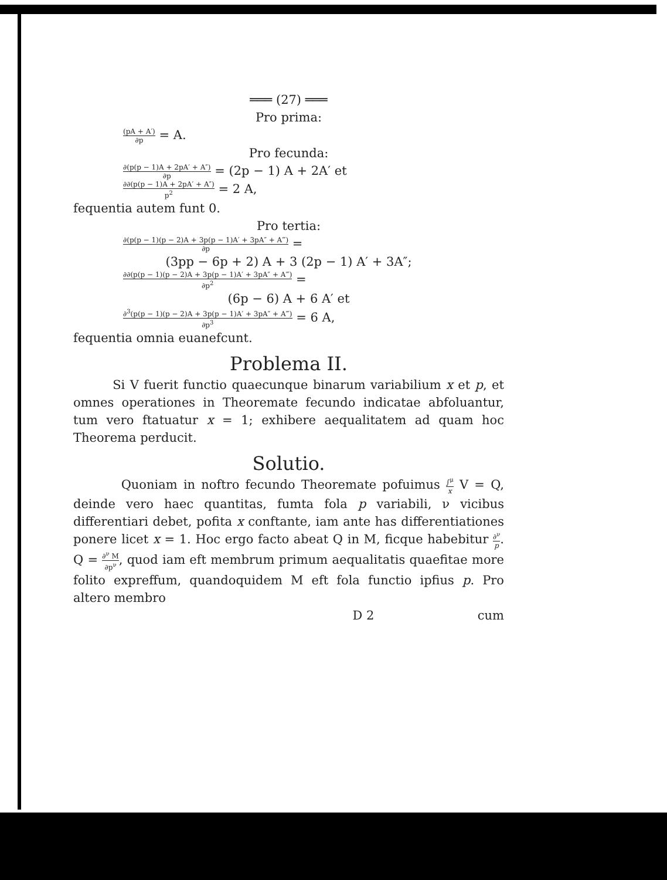═══ (27) ═══
Pro prima:
(pA + A′) ∂p = A.
Pro fecunda:
∂(p(p − 1)A + 2pA′ + A″) ∂p = (2p − 1) A + 2A′ et
∂∂(p(p − 1)A + 2pA′ + A″) p<sup>2</sup> = 2 A,
fequentia autem funt 0.
Pro tertia:
∂(p(p − 1)(p − 2)A + 3p(p − 1)A′ + 3pA″ + A‴) ∂p =
(3pp − 6p + 2) A + 3 (2p − 1) A′ + 3A″;
∂∂(p(p − 1)(p − 2)A + 3p(p − 1)A′ + 3pA″ + A‴) ∂p<sup>2</sup> =
(6p − 6) A + 6 A′ et
∂<sup>3</sup>(p(p − 1)(p − 2)A + 3p(p − 1)A′ + 3pA″ + A‴) ∂p<sup>3</sup> = 6 A,
fequentia omnia euanefcunt.
Problema II.
Si V fuerit functio quaecunque binarum variabilium x et p, et omnes operationes in Theoremate fecundo indicatae abfoluantur, tum vero ftatuatur x = 1; exhibere aequalitatem ad quam hoc Theorema perducit.
Solutio.
Quoniam in noftro fecundo Theoremate pofuimus ∫<sup>μ</sup> x V = Q, deinde vero haec quantitas, fumta fola p variabili, ν vicibus differentiari debet, pofita x conftante, iam ante has differentiationes ponere licet x = 1. Hoc ergo facto abeat Q in M, ficque habebitur ∂<sup>ν</sup> p. Q = ∂<sup>ν</sup> M ∂p<sup>ν</sup>, quod iam eft membrum primum aequalitatis quaefitae more folito expreffum, quandoquidem M eft fola functio ipfius p. Pro altero membro
D 2 cum